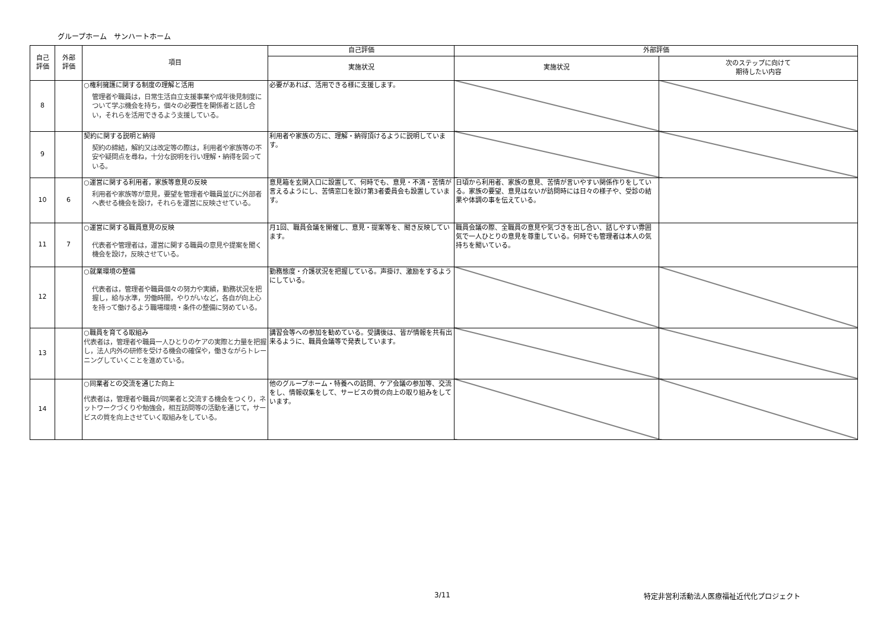グループホーム　サンハートホーム
| 自己 評価 | 外部 評価 | 項目 | 自己評価 | 外部評価 | |
| --- | --- | --- | --- | --- | --- |
| | | | 実施状況 | 実施状況 | 次のステップに向けて 期待したい内容 |
| 8 | | ○権利擁護に関する制度の理解と活用 管理者や職員は，日常生活自立支援事業や成年後見制度について学ぶ機会を持ち，個々の必要性を関係者と話し合い，それらを活用できるよう支援している。 | 必要があれば、活用できる様に支援します。 | | |
| 9 | | 契約に関する説明と納得 契約の締結，解約又は改定等の際は，利用者や家族等の不安や疑問点を尋ね，十分な説明を行い理解・納得を図っている。 | 利用者や家族の方に、理解・納得頂けるように説明しています。 | | |
| 10 | 6 | ○運営に関する利用者，家族等意見の反映 利用者や家族等が意見，要望を管理者や職員並びに外部者へ表せる機会を設け，それらを運営に反映させている。 | 意見箱を玄関入口に設置して、何時でも、意見・不満・苦情が言えるようにし、苦情窓口を設け第3者委員会も設置しています。 | 日頃から利用者、家族の意見、苦情が言いやすい関係作りをしている。家族の要望、意見はないが訪問時には日々の様子や、受診の結果や体調の事を伝えている。 | |
| 11 | 7 | ○運営に関する職員意見の反映 代表者や管理者は，運営に関する職員の意見や提案を聞く機会を設け，反映させている。 | 月1回、職員会議を開催し、意見・提案等を、聞き反映しています。 | 職員会議の際、全職員の意見や気づきを出し合い、話しやすい雰囲気で一人ひとりの意見を尊重している。何時でも管理者は本人の気持ちを聞いている。 | |
| 12 | | ○就業環境の整備 代表者は，管理者や職員個々の努力や実績，勤務状況を把握し，給与水準，労働時間，やりがいなど，各自が向上心を持って働けるよう職場環境・条件の整備に努めている。 | 勤務態度・介護状況を把握している。声掛け、激励をするようにしている。 | | |
| 13 | | ○職員を育てる取組み 代表者は，管理者や職員一人ひとりのケアの実際と力量を把握し，法人内外の研修を受ける機会の確保や，働きながらトレーニングしていくことを進めている。 | 講習会等への参加を勧めている。受講後は、皆が情報を共有出来るように、職員会議等で発表しています。 | | |
| 14 | | ○同業者との交流を通じた向上 代表者は，管理者や職員が同業者と交流する機会をつくり，ネットワークづくりや勉強会，相互訪問等の活動を通じて，サービスの質を向上させていく取組みをしている。 | 他のグループホーム・特養への訪問、ケア会議の参加等、交流をし、情報収集をして、サービスの質の向上の取り組みをしています。 | | |
3/11
特定非営利活動法人医療福祉近代化プロジェクト